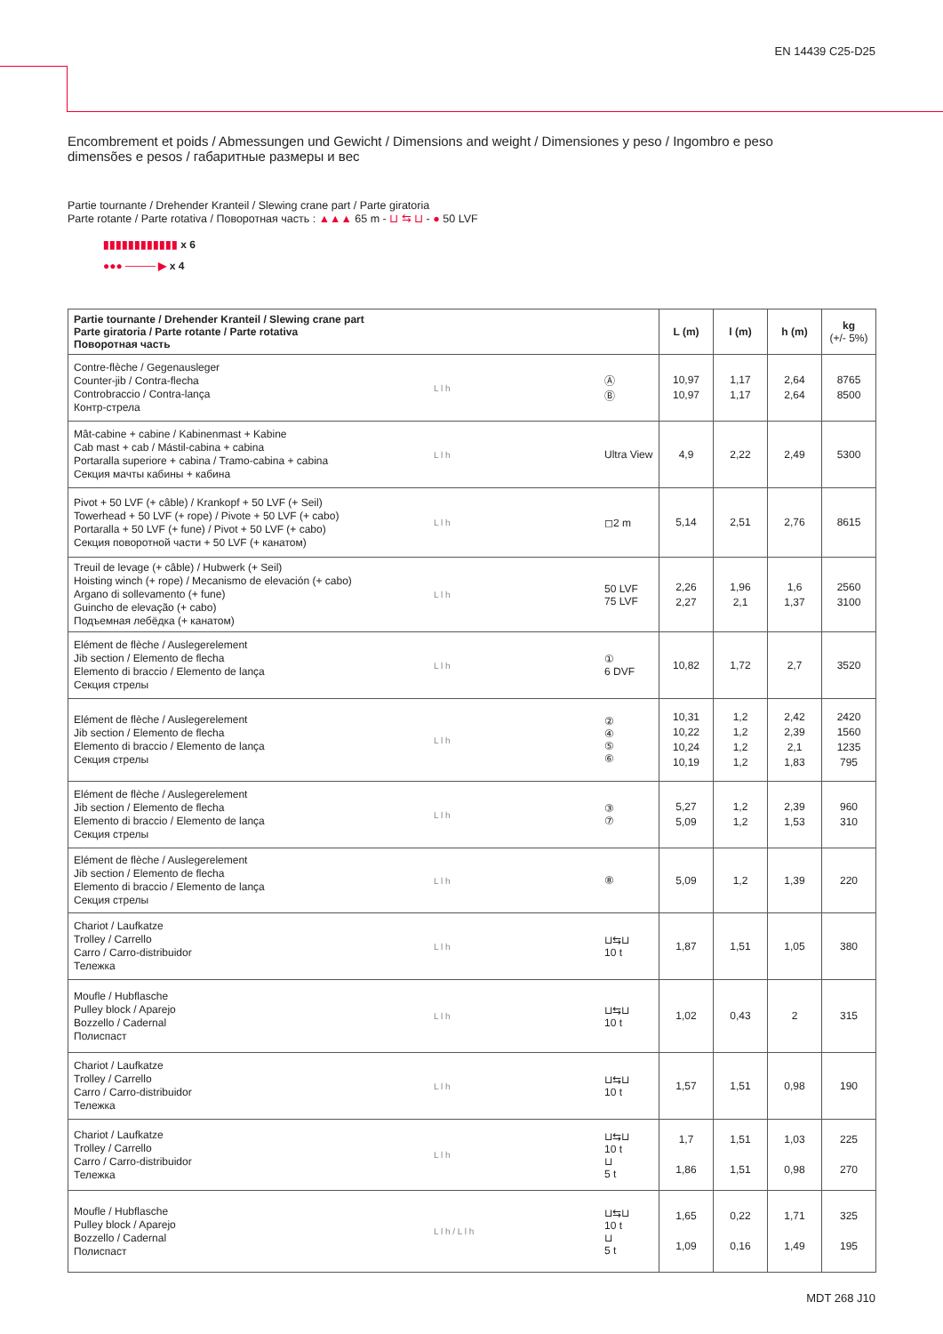EN 14439 C25-D25
Encombrement et poids / Abmessungen und Gewicht / Dimensions and weight / Dimensiones y peso / Ingombro e peso
dimensões e pesos / габаритные размеры и вес
Partie tournante / Drehender Kranteil / Slewing crane part / Parte giratoria
Parte rotante / Parte rotativa / Поворотная часть : ▲▲▲ 65 m - ⊔ ⇆ ⊔ - ● 50 LVF
▮▮▮▮▮▮▮▮▮▮▮▮ x 6
●●● ──── ▶ x 4
| Partie tournante / Drehender Kranteil / Slewing crane part Parte giratoria / Parte rotante / Parte rotativa Поворотная часть | | | L (m) | l (m) | h (m) | kg (+/- 5%) |
| --- | --- | --- | --- | --- | --- | --- |
| Contre-flèche / Gegenausleger Counter-jib / Contra-flecha Controbraccio / Contra-lança Контр-стрела | L l h | Ⓐ Ⓑ | 10,97 10,97 | 1,17 1,17 | 2,64 2,64 | 8765 8500 |
| Mât-cabine + cabine / Kabinenmast + Kabine Cab mast + cab / Mástil-cabina + cabina Portaralla superiore + cabina / Tramo-cabina + cabina Секция мачты кабины + кабина | L l h | Ultra View | 4,9 | 2,22 | 2,49 | 5300 |
| Pivot + 50 LVF (+ câble) / Krankopf + 50 LVF (+ Seil) Towerhead + 50 LVF (+ rope) / Pivote + 50 LVF (+ cabo) Portaralla + 50 LVF (+ fune) / Pivot + 50 LVF (+ cabo) Секция поворотной части + 50 LVF (+ канатом) | L l h | ◻2 m | 5,14 | 2,51 | 2,76 | 8615 |
| Treuil de levage (+ câble) / Hubwerk (+ Seil) Hoisting winch (+ rope) / Mecanismo de elevación (+ cabo) Argano di sollevamento (+ fune) Guincho de elevação (+ cabo) Подъемная лебёдка (+ канатом) | L l h | 50 LVF 75 LVF | 2,26 2,27 | 1,96 2,1 | 1,6 1,37 | 2560 3100 |
| Elément de flèche / Auslegerelement Jib section / Elemento de flecha Elemento di braccio / Elemento de lança Секция стрелы | L l h | ① 6 DVF | 10,82 | 1,72 | 2,7 | 3520 |
| Elément de flèche / Auslegerelement Jib section / Elemento de flecha Elemento di braccio / Elemento de lança Секция стрелы | L l h | ② ④ ⑤ ⑥ | 10,31 10,22 10,24 10,19 | 1,2 1,2 1,2 1,2 | 2,42 2,39 2,1 1,83 | 2420 1560 1235 795 |
| Elément de flèche / Auslegerelement Jib section / Elemento de flecha Elemento di braccio / Elemento de lança Секция стрелы | L l h | ③ ⑦ | 5,27 5,09 | 1,2 1,2 | 2,39 1,53 | 960 310 |
| Elément de flèche / Auslegerelement Jib section / Elemento de flecha Elemento di braccio / Elemento de lança Секция стрелы | L l h | ⑧ | 5,09 | 1,2 | 1,39 | 220 |
| Chariot / Laufkatze Trolley / Carrello Carro / Carro-distribuidor Тележка | L l h | ⊔⇆⊔ 10 t | 1,87 | 1,51 | 1,05 | 380 |
| Moufle / Hubflasche Pulley block / Aparejo Bozzello / Cadernal Полиспаст | L l h | ⊔⇆⊔ 10 t | 1,02 | 0,43 | 2 | 315 |
| Chariot / Laufkatze Trolley / Carrello Carro / Carro-distribuidor Тележка | L l h | ⊔⇆⊔ 10 t | 1,57 | 1,51 | 0,98 | 190 |
| Chariot / Laufkatze Trolley / Carrello Carro / Carro-distribuidor Тележка | L l h | ⊔⇆⊔ 10 t ⊔ 5 t | 1,7 1,86 | 1,51 1,51 | 1,03 0,98 | 225 270 |
| Moufle / Hubflasche Pulley block / Aparejo Bozzello / Cadernal Полиспаст | L l h / L l h | ⊔⇆⊔ 10 t ⊔ 5 t | 1,65 1,09 | 0,22 0,16 | 1,71 1,49 | 325 195 |
MDT 268 J10